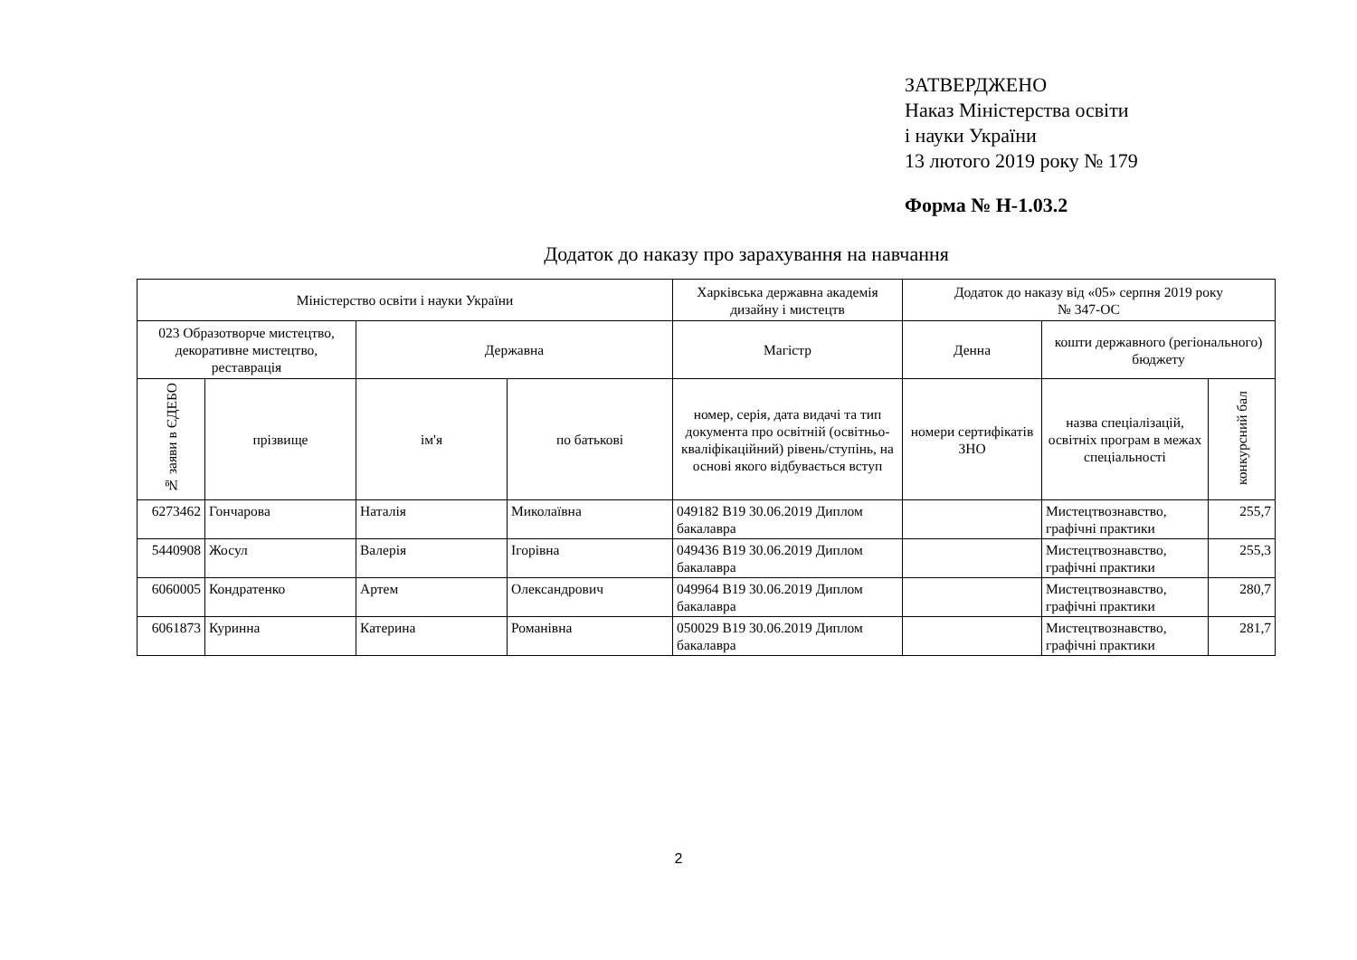ЗАТВЕРДЖЕНО
Наказ Міністерства освіти
і науки України
13 лютого 2019 року № 179
Форма № Н-1.03.2
Додаток до наказу про зарахування на навчання
| Міністерство освіти і науки України | | | | Харківська державна академія дизайну і мистецтв | Додаток до наказу від «05» серпня 2019 року № 347-ОС | | |
| --- | --- | --- | --- | --- | --- | --- | --- |
| 023 Образотворче мистецтво, декоративне мистецтво, реставрація | | Державна | | Магістр | Денна | кошти державного (регіонального) бюджету | |
| № заяви в ЄДЕБО | прізвище | ім'я | по батькові | номер, серія, дата видачі та тип документа про освітній (освітньо-кваліфікаційний) рівень/ступінь, на основі якого відбувається вступ | номери сертифікатів ЗНО | назва спеціалізацій, освітніх програм в межах спеціальності | конкурсний бал |
| 6273462 | Гончарова | Наталія | Миколаївна | 049182 B19 30.06.2019 Диплом бакалавра | | Мистецтвознавство, графічні практики | 255,7 |
| 5440908 | Жосул | Валерія | Ігорівна | 049436 B19 30.06.2019 Диплом бакалавра | | Мистецтвознавство, графічні практики | 255,3 |
| 6060005 | Кондратенко | Артем | Олександрович | 049964 B19 30.06.2019 Диплом бакалавра | | Мистецтвознавство, графічні практики | 280,7 |
| 6061873 | Куринна | Катерина | Романівна | 050029 B19 30.06.2019 Диплом бакалавра | | Мистецтвознавство, графічні практики | 281,7 |
2